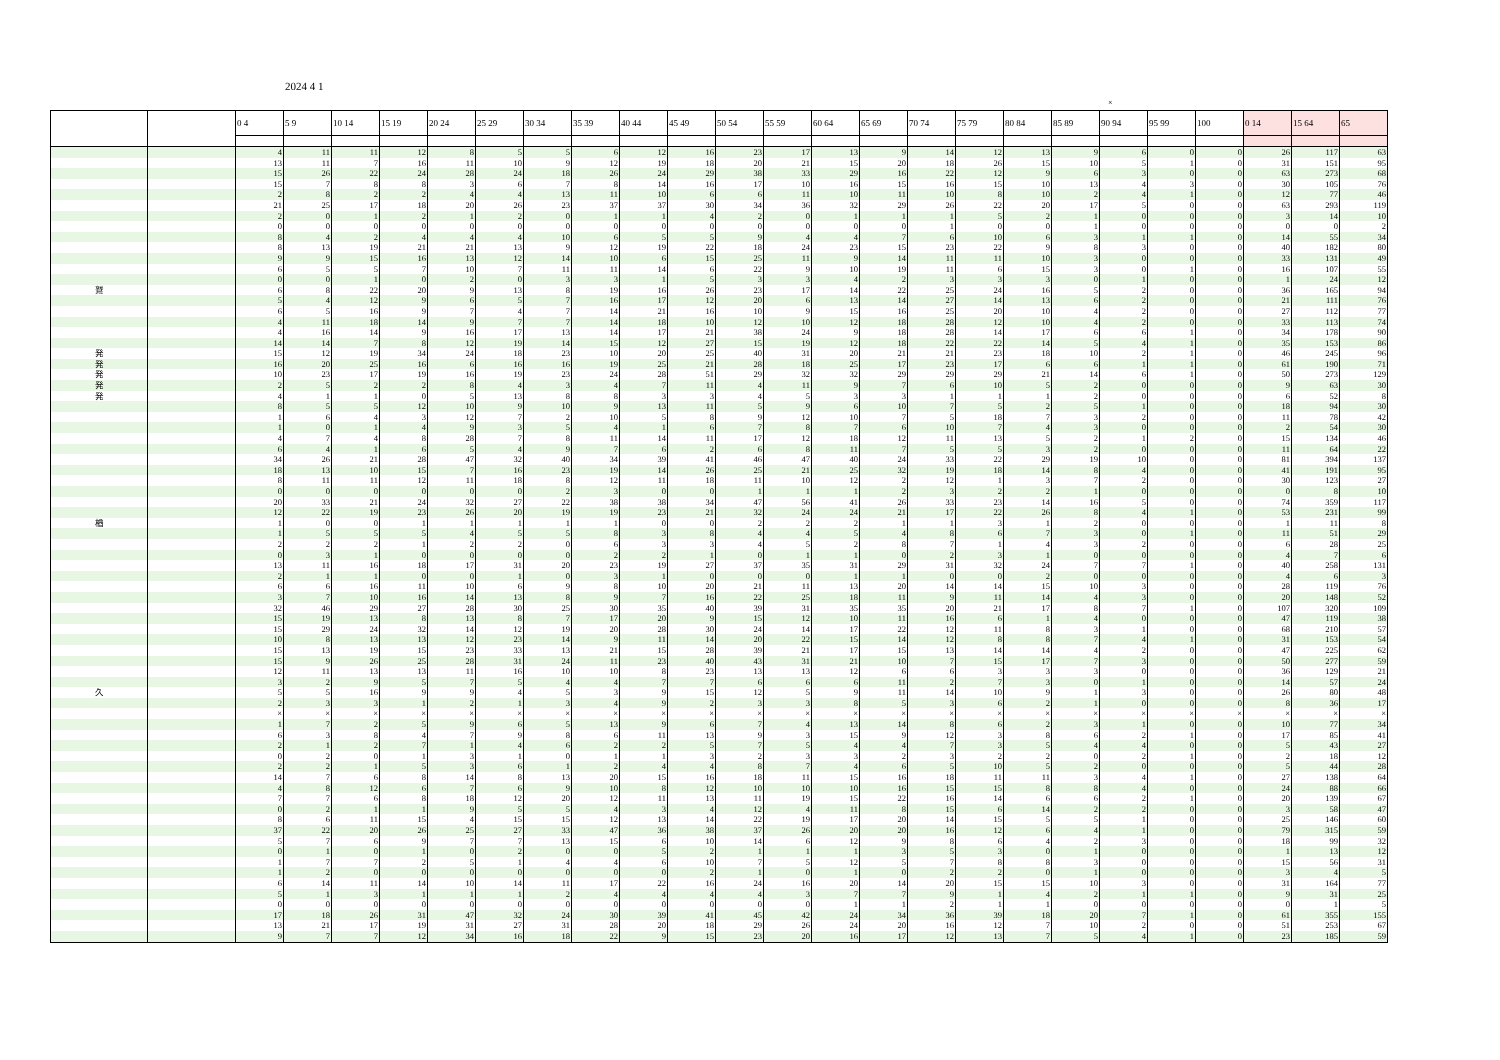2024 4 1
×
| | | 0 4 | 5 9 | 10 14 | 15 19 | 20 24 | 25 29 | 30 34 | 35 39 | 40 44 | 45 49 | 50 54 | 55 59 | 60 64 | 65 69 | 70 74 | 75 79 | 80 84 | 85 89 | 90 94 | 95 99 | 100 | 0 14 | 15 64 | 65 |
| --- | --- | --- | --- | --- | --- | --- | --- | --- | --- | --- | --- | --- | --- | --- | --- | --- | --- | --- | --- | --- | --- | --- | --- | --- | --- |
| | | 4 | 11 | 11 | 12 | 8 | 5 | 5 | 6 | 12 | 16 | 23 | 17 | 13 | 9 | 14 | 12 | 13 | 9 | 6 | 0 | 0 | 26 | 117 | 63 |
| | | 13 | 11 | 7 | 16 | 11 | 10 | 9 | 12 | 19 | 18 | 20 | 21 | 15 | 20 | 18 | 26 | 15 | 10 | 5 | 1 | 0 | 31 | 151 | 95 |
| | | 15 | 26 | 22 | 24 | 28 | 24 | 18 | 26 | 24 | 29 | 38 | 33 | 29 | 16 | 22 | 12 | 9 | 6 | 3 | 0 | 0 | 63 | 273 | 68 |
| | | 15 | 7 | 8 | 8 | 3 | 6 | 7 | 8 | 14 | 16 | 17 | 10 | 16 | 15 | 16 | 15 | 10 | 13 | 4 | 3 | 0 | 30 | 105 | 76 |
| | | 2 | 8 | 2 | 2 | 4 | 4 | 13 | 11 | 10 | 6 | 6 | 11 | 10 | 11 | 10 | 8 | 10 | 2 | 4 | 1 | 0 | 12 | 77 | 46 |
| | | 21 | 25 | 17 | 18 | 20 | 26 | 23 | 37 | 37 | 30 | 34 | 36 | 32 | 29 | 26 | 22 | 20 | 17 | 5 | 0 | 0 | 63 | 293 | 119 |
| | | 2 | 0 | 1 | 2 | 1 | 2 | 0 | 1 | 1 | 4 | 2 | 0 | 1 | 1 | 1 | 5 | 2 | 1 | 0 | 0 | 0 | 3 | 14 | 10 |
| | | 0 | 0 | 0 | 0 | 0 | 0 | 0 | 0 | 0 | 0 | 0 | 0 | 0 | 0 | 1 | 0 | 0 | 1 | 0 | 0 | 0 | 0 | 0 | 2 |
| | | 8 | 4 | 2 | 4 | 4 | 4 | 10 | 6 | 5 | 5 | 9 | 4 | 4 | 7 | 6 | 10 | 6 | 3 | 1 | 1 | 0 | 14 | 55 | 34 |
| | | 8 | 13 | 19 | 21 | 21 | 13 | 9 | 12 | 19 | 22 | 18 | 24 | 23 | 15 | 23 | 22 | 9 | 8 | 3 | 0 | 0 | 40 | 182 | 80 |
| | | 9 | 9 | 15 | 16 | 13 | 12 | 14 | 10 | 6 | 15 | 25 | 11 | 9 | 14 | 11 | 11 | 10 | 3 | 0 | 0 | 0 | 33 | 131 | 49 |
| | | 6 | 5 | 5 | 7 | 10 | 7 | 11 | 11 | 14 | 6 | 22 | 9 | 10 | 19 | 11 | 6 | 15 | 3 | 0 | 1 | 0 | 16 | 107 | 55 |
| | | 0 | 0 | 1 | 0 | 2 | 0 | 3 | 3 | 1 | 5 | 3 | 3 | 4 | 2 | 3 | 3 | 3 | 0 | 1 | 0 | 0 | 1 | 24 | 12 |
| 鷲 | | 6 | 8 | 22 | 20 | 9 | 13 | 8 | 19 | 16 | 26 | 23 | 17 | 14 | 22 | 25 | 24 | 16 | 5 | 2 | 0 | 0 | 36 | 165 | 94 |
| | | 5 | 4 | 12 | 9 | 6 | 5 | 7 | 16 | 17 | 12 | 20 | 6 | 13 | 14 | 27 | 14 | 13 | 6 | 2 | 0 | 0 | 21 | 111 | 76 |
| | | 6 | 5 | 16 | 9 | 7 | 4 | 7 | 14 | 21 | 16 | 10 | 9 | 15 | 16 | 25 | 20 | 10 | 4 | 2 | 0 | 0 | 27 | 112 | 77 |
| | | 4 | 11 | 18 | 14 | 9 | 7 | 7 | 14 | 18 | 10 | 12 | 10 | 12 | 18 | 28 | 12 | 10 | 4 | 2 | 0 | 0 | 33 | 113 | 74 |
| | | 4 | 16 | 14 | 9 | 16 | 17 | 13 | 14 | 17 | 21 | 38 | 24 | 9 | 18 | 28 | 14 | 17 | 6 | 6 | 1 | 0 | 34 | 178 | 90 |
| | | 14 | 14 | 7 | 8 | 12 | 19 | 14 | 15 | 12 | 27 | 15 | 19 | 12 | 18 | 22 | 22 | 14 | 5 | 4 | 1 | 0 | 35 | 153 | 86 |
| 発 | | 15 | 12 | 19 | 34 | 24 | 18 | 23 | 10 | 20 | 25 | 40 | 31 | 20 | 21 | 21 | 23 | 18 | 10 | 2 | 1 | 0 | 46 | 245 | 96 |
| 発 | | 16 | 20 | 25 | 16 | 6 | 16 | 16 | 19 | 25 | 21 | 28 | 18 | 25 | 17 | 23 | 17 | 6 | 6 | 1 | 1 | 0 | 61 | 190 | 71 |
| 発 | | 10 | 23 | 17 | 19 | 16 | 19 | 23 | 24 | 28 | 51 | 29 | 32 | 32 | 29 | 29 | 29 | 21 | 14 | 6 | 1 | 0 | 50 | 273 | 129 |
| 発 | | 2 | 5 | 2 | 2 | 8 | 4 | 3 | 4 | 7 | 11 | 4 | 11 | 9 | 7 | 6 | 10 | 5 | 2 | 0 | 0 | 0 | 9 | 63 | 30 |
| 発 | | 4 | 1 | 1 | 0 | 5 | 13 | 8 | 8 | 3 | 3 | 4 | 5 | 3 | 3 | 1 | 1 | 1 | 2 | 0 | 0 | 0 | 6 | 52 | 8 |
| | | 8 | 5 | 5 | 12 | 10 | 9 | 10 | 9 | 13 | 11 | 5 | 9 | 6 | 10 | 7 | 5 | 2 | 5 | 1 | 0 | 0 | 18 | 94 | 30 |
| | | 1 | 6 | 4 | 3 | 12 | 7 | 2 | 10 | 5 | 8 | 9 | 12 | 10 | 7 | 5 | 18 | 7 | 3 | 2 | 0 | 0 | 11 | 78 | 42 |
| | | 1 | 0 | 1 | 4 | 9 | 3 | 5 | 4 | 1 | 6 | 7 | 8 | 7 | 6 | 10 | 7 | 4 | 3 | 0 | 0 | 0 | 2 | 54 | 30 |
| | | 4 | 7 | 4 | 8 | 28 | 7 | 8 | 11 | 14 | 11 | 17 | 12 | 18 | 12 | 11 | 13 | 5 | 2 | 1 | 2 | 0 | 15 | 134 | 46 |
| | | 6 | 4 | 1 | 6 | 5 | 4 | 9 | 7 | 6 | 2 | 6 | 8 | 11 | 7 | 5 | 5 | 3 | 2 | 0 | 0 | 0 | 11 | 64 | 22 |
| | | 34 | 26 | 21 | 28 | 47 | 32 | 40 | 34 | 39 | 41 | 46 | 47 | 40 | 24 | 33 | 22 | 29 | 19 | 10 | 0 | 0 | 81 | 394 | 137 |
| | | 18 | 13 | 10 | 15 | 7 | 16 | 23 | 19 | 14 | 26 | 25 | 21 | 25 | 32 | 19 | 18 | 14 | 8 | 4 | 0 | 0 | 41 | 191 | 95 |
| | | 8 | 11 | 11 | 12 | 11 | 18 | 8 | 12 | 11 | 18 | 11 | 10 | 12 | 2 | 12 | 1 | 3 | 7 | 2 | 0 | 0 | 30 | 123 | 27 |
| | | 0 | 0 | 0 | 0 | 0 | 0 | 2 | 3 | 0 | 0 | 1 | 1 | 1 | 2 | 3 | 2 | 2 | 1 | 0 | 0 | 0 | 0 | 8 | 10 |
| | | 20 | 33 | 21 | 24 | 32 | 27 | 22 | 38 | 38 | 34 | 47 | 56 | 41 | 26 | 33 | 23 | 14 | 16 | 5 | 0 | 0 | 74 | 359 | 117 |
| | | 12 | 22 | 19 | 23 | 26 | 20 | 19 | 19 | 23 | 21 | 32 | 24 | 24 | 21 | 17 | 22 | 26 | 8 | 4 | 1 | 0 | 53 | 231 | 99 |
| 楢 | | 1 | 0 | 0 | 1 | 1 | 1 | 1 | 1 | 0 | 0 | 2 | 2 | 2 | 1 | 1 | 3 | 1 | 2 | 0 | 0 | 0 | 1 | 11 | 8 |
| | | 1 | 5 | 5 | 5 | 4 | 5 | 5 | 8 | 3 | 8 | 4 | 4 | 5 | 4 | 8 | 6 | 7 | 3 | 0 | 1 | 0 | 11 | 51 | 29 |
| | | 2 | 2 | 2 | 1 | 2 | 2 | 0 | 6 | 3 | 3 | 4 | 5 | 2 | 8 | 7 | 1 | 4 | 3 | 2 | 0 | 0 | 6 | 28 | 25 |
| | | 0 | 3 | 1 | 0 | 0 | 0 | 0 | 2 | 2 | 1 | 0 | 1 | 1 | 0 | 2 | 3 | 1 | 0 | 0 | 0 | 0 | 4 | 7 | 6 |
| | | 13 | 11 | 16 | 18 | 17 | 31 | 20 | 23 | 19 | 27 | 37 | 35 | 31 | 29 | 31 | 32 | 24 | 7 | 7 | 1 | 0 | 40 | 258 | 131 |
| | | 2 | 1 | 1 | 0 | 0 | 1 | 0 | 3 | 1 | 0 | 0 | 0 | 1 | 1 | 0 | 0 | 2 | 0 | 0 | 0 | 0 | 4 | 6 | 3 |
| | | 6 | 6 | 16 | 11 | 10 | 6 | 9 | 8 | 10 | 20 | 21 | 11 | 13 | 20 | 14 | 14 | 15 | 10 | 3 | 0 | 0 | 28 | 119 | 76 |
| | | 3 | 7 | 10 | 16 | 14 | 13 | 8 | 9 | 7 | 16 | 22 | 25 | 18 | 11 | 9 | 11 | 14 | 4 | 3 | 0 | 0 | 20 | 148 | 52 |
| | | 32 | 46 | 29 | 27 | 28 | 30 | 25 | 30 | 35 | 40 | 39 | 31 | 35 | 35 | 20 | 21 | 17 | 8 | 7 | 1 | 0 | 107 | 320 | 109 |
| | | 15 | 19 | 13 | 8 | 13 | 8 | 7 | 17 | 20 | 9 | 15 | 12 | 10 | 11 | 16 | 6 | 1 | 4 | 0 | 0 | 0 | 47 | 119 | 38 |
| | | 15 | 29 | 24 | 32 | 14 | 12 | 19 | 20 | 28 | 30 | 24 | 14 | 17 | 22 | 12 | 11 | 8 | 3 | 1 | 0 | 0 | 68 | 210 | 57 |
| | | 10 | 8 | 13 | 13 | 12 | 23 | 14 | 9 | 11 | 14 | 20 | 22 | 15 | 14 | 12 | 8 | 8 | 7 | 4 | 1 | 0 | 31 | 153 | 54 |
| | | 15 | 13 | 19 | 15 | 23 | 33 | 13 | 21 | 15 | 28 | 39 | 21 | 17 | 15 | 13 | 14 | 14 | 4 | 2 | 0 | 0 | 47 | 225 | 62 |
| | | 15 | 9 | 26 | 25 | 28 | 31 | 24 | 11 | 23 | 40 | 43 | 31 | 21 | 10 | 7 | 15 | 17 | 7 | 3 | 0 | 0 | 50 | 277 | 59 |
| | | 12 | 11 | 13 | 13 | 11 | 16 | 10 | 10 | 8 | 23 | 13 | 13 | 12 | 6 | 6 | 3 | 3 | 3 | 0 | 0 | 0 | 36 | 129 | 21 |
| | | 3 | 2 | 9 | 5 | 7 | 5 | 4 | 4 | 7 | 7 | 6 | 6 | 6 | 11 | 2 | 7 | 3 | 0 | 1 | 0 | 0 | 14 | 57 | 24 |
| 久 | | 5 | 5 | 16 | 9 | 9 | 4 | 5 | 3 | 9 | 15 | 12 | 5 | 9 | 11 | 14 | 10 | 9 | 1 | 3 | 0 | 0 | 26 | 80 | 48 |
| | | 2 | 3 | 3 | 1 | 2 | 1 | 3 | 4 | 9 | 2 | 3 | 3 | 8 | 5 | 3 | 6 | 2 | 1 | 0 | 0 | 0 | 8 | 36 | 17 |
| | | × | × | × | × | × | × | × | × | × | × | × | × | × | × | × | × | × | × | × | × | × | × | × | × |
| | | 1 | 7 | 2 | 5 | 9 | 6 | 5 | 13 | 9 | 6 | 7 | 4 | 13 | 14 | 8 | 6 | 2 | 3 | 1 | 0 | 0 | 10 | 77 | 34 |
| | | 6 | 3 | 8 | 4 | 7 | 9 | 8 | 6 | 11 | 13 | 9 | 3 | 15 | 9 | 12 | 3 | 8 | 6 | 2 | 1 | 0 | 17 | 85 | 41 |
| | | 2 | 1 | 2 | 7 | 1 | 4 | 6 | 2 | 2 | 5 | 7 | 5 | 4 | 4 | 7 | 3 | 5 | 4 | 4 | 0 | 0 | 5 | 43 | 27 |
| | | 0 | 2 | 0 | 1 | 3 | 1 | 0 | 1 | 1 | 3 | 2 | 3 | 3 | 2 | 3 | 2 | 2 | 0 | 2 | 1 | 0 | 2 | 18 | 12 |
| | | 2 | 2 | 1 | 5 | 3 | 6 | 1 | 2 | 4 | 4 | 8 | 7 | 4 | 6 | 5 | 10 | 5 | 2 | 0 | 0 | 0 | 5 | 44 | 28 |
| | | 14 | 7 | 6 | 8 | 14 | 8 | 13 | 20 | 15 | 16 | 18 | 11 | 15 | 16 | 18 | 11 | 11 | 3 | 4 | 1 | 0 | 27 | 138 | 64 |
| | | 4 | 8 | 12 | 6 | 7 | 6 | 9 | 10 | 8 | 12 | 10 | 10 | 10 | 16 | 15 | 15 | 8 | 8 | 4 | 0 | 0 | 24 | 88 | 66 |
| | | 7 | 7 | 6 | 8 | 18 | 12 | 20 | 12 | 11 | 13 | 11 | 19 | 15 | 22 | 16 | 14 | 6 | 6 | 2 | 1 | 0 | 20 | 139 | 67 |
| | | 0 | 2 | 1 | 1 | 9 | 5 | 5 | 4 | 3 | 4 | 12 | 4 | 11 | 8 | 15 | 6 | 14 | 2 | 2 | 0 | 0 | 3 | 58 | 47 |
| | | 8 | 6 | 11 | 15 | 4 | 15 | 15 | 12 | 13 | 14 | 22 | 19 | 17 | 20 | 14 | 15 | 5 | 5 | 1 | 0 | 0 | 25 | 146 | 60 |
| | | 37 | 22 | 20 | 26 | 25 | 27 | 33 | 47 | 36 | 38 | 37 | 26 | 20 | 20 | 16 | 12 | 6 | 4 | 1 | 0 | 0 | 79 | 315 | 59 |
| | | 5 | 7 | 6 | 9 | 7 | 7 | 13 | 15 | 6 | 10 | 14 | 6 | 12 | 9 | 8 | 6 | 4 | 2 | 3 | 0 | 0 | 18 | 99 | 32 |
| | | 0 | 1 | 0 | 1 | 0 | 2 | 0 | 0 | 5 | 2 | 1 | 1 | 1 | 3 | 5 | 3 | 0 | 1 | 0 | 0 | 0 | 1 | 13 | 12 |
| | | 1 | 7 | 7 | 2 | 5 | 1 | 4 | 4 | 6 | 10 | 7 | 5 | 12 | 5 | 7 | 8 | 8 | 3 | 0 | 0 | 0 | 15 | 56 | 31 |
| | | 1 | 2 | 0 | 0 | 0 | 0 | 0 | 0 | 0 | 2 | 1 | 0 | 1 | 0 | 2 | 2 | 0 | 1 | 0 | 0 | 0 | 3 | 4 | 5 |
| | | 6 | 14 | 11 | 14 | 10 | 14 | 11 | 17 | 22 | 16 | 24 | 16 | 20 | 14 | 20 | 15 | 15 | 10 | 3 | 0 | 0 | 31 | 164 | 77 |
| | | 5 | 1 | 3 | 1 | 1 | 1 | 2 | 4 | 4 | 4 | 4 | 3 | 7 | 7 | 9 | 1 | 4 | 2 | 1 | 1 | 0 | 9 | 31 | 25 |
| | | 0 | 0 | 0 | 0 | 0 | 0 | 0 | 0 | 0 | 0 | 0 | 0 | 1 | 1 | 2 | 1 | 1 | 0 | 0 | 0 | 0 | 0 | 1 | 5 |
| | | 17 | 18 | 26 | 31 | 47 | 32 | 24 | 30 | 39 | 41 | 45 | 42 | 24 | 34 | 36 | 39 | 18 | 20 | 7 | 1 | 0 | 61 | 355 | 155 |
| | | 13 | 21 | 17 | 19 | 31 | 27 | 31 | 28 | 20 | 18 | 29 | 26 | 24 | 20 | 16 | 12 | 7 | 10 | 2 | 0 | 0 | 51 | 253 | 67 |
| | | 9 | 7 | 7 | 12 | 34 | 16 | 18 | 22 | 9 | 15 | 23 | 20 | 16 | 17 | 12 | 13 | 7 | 5 | 4 | 1 | 0 | 23 | 185 | 59 |